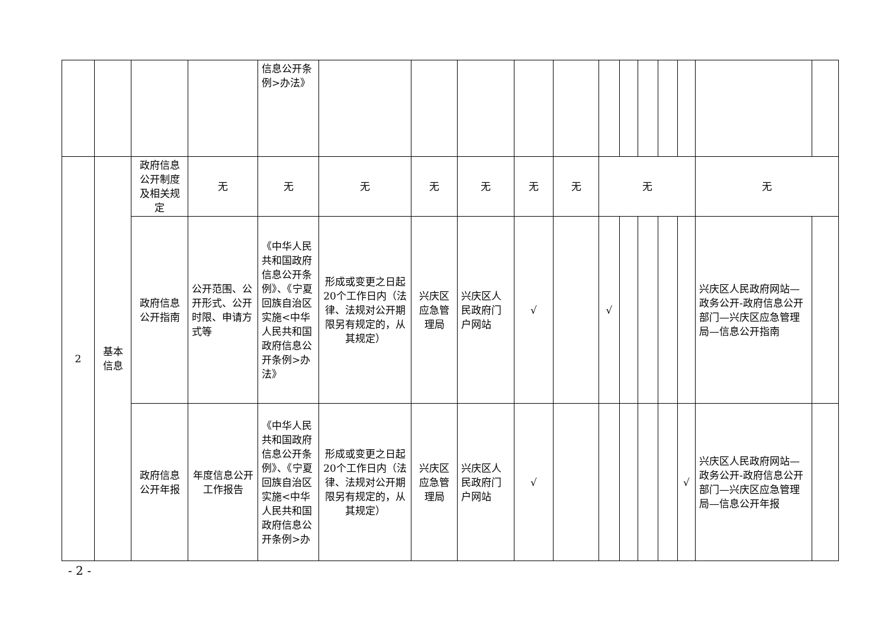| | | | | 信息公开条例>办法》 | | | | | | | | | | | | |
| 2 | 基本信息 | 政府信息公开制度及相关规定 | 无 | 无 | 无 | 无 | 无 | 无 | 无 | 无 | | | | | 无 | |
| | | 政府信息公开指南 | 公开范围、公开形式、公开时限、申请方式等 | 《中华人民共和国政府信息公开条例》、《宁夏回族自治区实施<中华人民共和国政府信息公开条例>办法》 | 形成或变更之日起20个工作日内（法律、法规对公开期限另有规定的，从其规定） | 兴庆区应急管理局 | 兴庆区人民政府门户网站 | √ | | √ | | | | | 兴庆区人民政府网站—政务公开-政府信息公开部门—兴庆区应急管理局—信息公开指南 | |
| | | 政府信息公开年报 | 年度信息公开工作报告 | 《中华人民共和国政府信息公开条例》、《宁夏回族自治区实施<中华人民共和国政府信息公开条例>办 | 形成或变更之日起20个工作日内（法律、法规对公开期限另有规定的，从其规定） | 兴庆区应急管理局 | 兴庆区人民政府门户网站 | √ | | | | | | √ | 兴庆区人民政府网站—政务公开-政府信息公开部门—兴庆区应急管理局—信息公开年报 | |
- 2 -